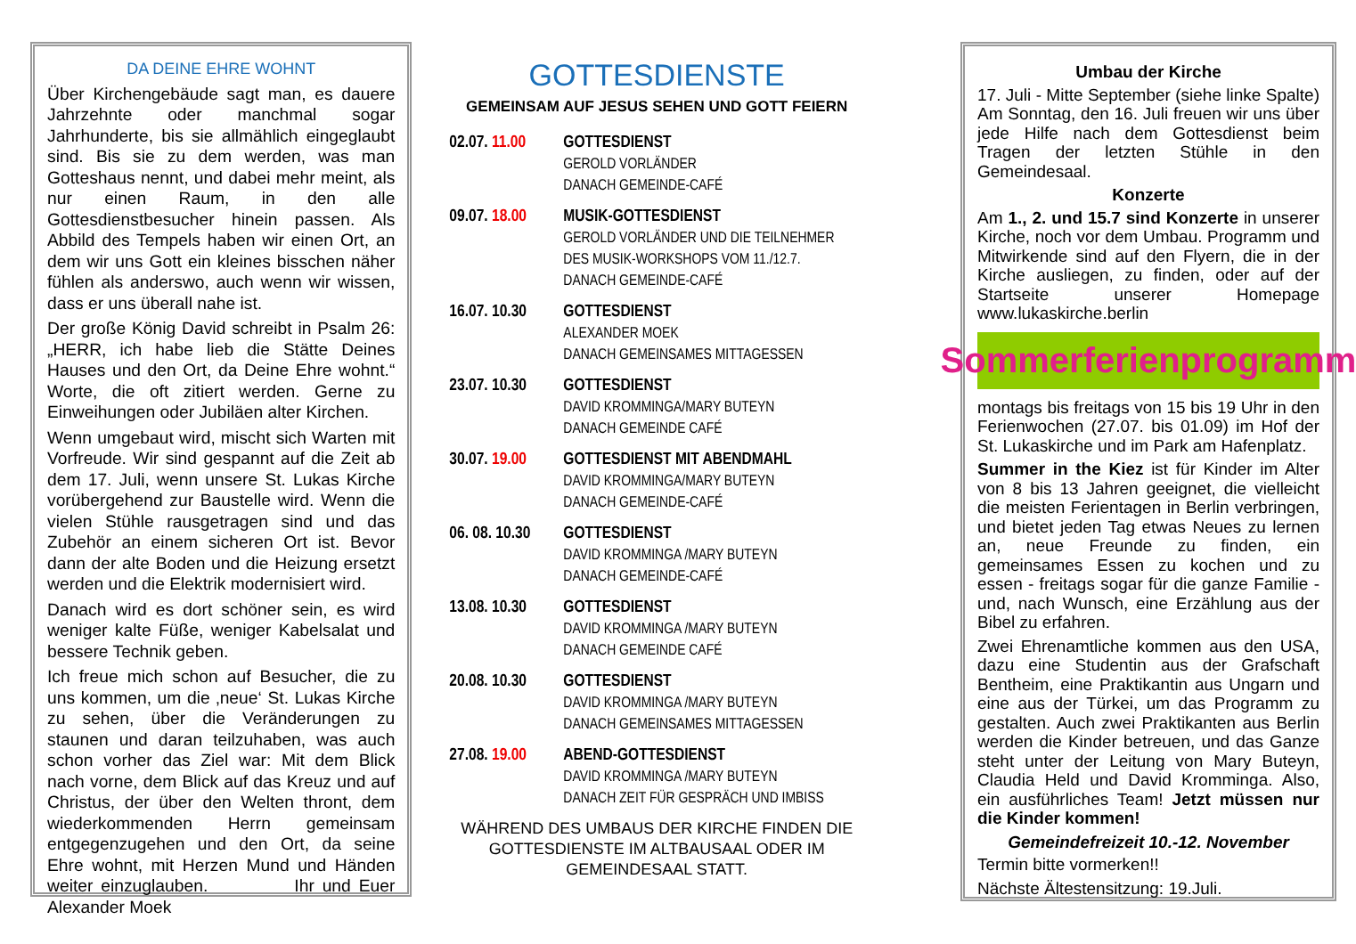DA DEINE EHRE WOHNT
Über Kirchengebäude sagt man, es dauere Jahrzehnte oder manchmal sogar Jahrhunderte, bis sie allmählich eingeglaubt sind. Bis sie zu dem werden, was man Gotteshaus nennt, und dabei mehr meint, als nur einen Raum, in den alle Gottesdienstbesucher hinein passen. Als Abbild des Tempels haben wir einen Ort, an dem wir uns Gott ein kleines bisschen näher fühlen als anderswo, auch wenn wir wissen, dass er uns überall nahe ist.
Der große König David schreibt in Psalm 26: „HERR, ich habe lieb die Stätte Deines Hauses und den Ort, da Deine Ehre wohnt.“ Worte, die oft zitiert werden. Gerne zu Einweihungen oder Jubiläen alter Kirchen.
Wenn umgebaut wird, mischt sich Warten mit Vorfreude. Wir sind gespannt auf die Zeit ab dem 17. Juli, wenn unsere St. Lukas Kirche vorübergehend zur Baustelle wird. Wenn die vielen Stühle rausgetragen sind und das Zubehör an einem sicheren Ort ist. Bevor dann der alte Boden und die Heizung ersetzt werden und die Elektrik modernisiert wird.
Danach wird es dort schöner sein, es wird weniger kalte Füße, weniger Kabelsalat und bessere Technik geben.
Ich freue mich schon auf Besucher, die zu uns kommen, um die ‚neue‘ St. Lukas Kirche zu sehen, über die Veränderungen zu staunen und daran teilzuhaben, was auch schon vorher das Ziel war: Mit dem Blick nach vorne, dem Blick auf das Kreuz und auf Christus, der über den Welten thront, dem wiederkommenden Herrn gemeinsam entgegenzugehen und den Ort, da seine Ehre wohnt, mit Herzen Mund und Händen weiter einzuglauben. Ihr und Euer Alexander Moek
GOTTESDIENSTE
GEMEINSAM AUF JESUS SEHEN UND GOTT FEIERN
02.07. 11.00
GOTTESDIENST
GEROLD VORLÄNDER
DANACH GEMEINDE-CAFÉ
09.07. 18.00
MUSIK-GOTTESDIENST
GEROLD VORLÄNDER UND DIE TEILNEHMER
DES MUSIK-WORKSHOPS VOM 11./12.7.
DANACH GEMEINDE-CAFÉ
16.07. 10.30
GOTTESDIENST
ALEXANDER MOEK
DANACH GEMEINSAMES MITTAGESSEN
23.07. 10.30
GOTTESDIENST
DAVID KROMMINGA/MARY BUTEYN
DANACH GEMEINDE CAFÉ
30.07. 19.00
GOTTESDIENST MIT ABENDMAHL
DAVID KROMMINGA/MARY BUTEYN
DANACH GEMEINDE-CAFÉ
06. 08. 10.30
GOTTESDIENST
DAVID KROMMINGA /MARY BUTEYN
DANACH GEMEINDE-CAFÉ
13.08. 10.30
GOTTESDIENST
DAVID KROMMINGA /MARY BUTEYN
DANACH GEMEINDE CAFÉ
20.08. 10.30
GOTTESDIENST
DAVID KROMMINGA /MARY BUTEYN
DANACH GEMEINSAMES MITTAGESSEN
27.08. 19.00
ABEND-GOTTESDIENST
DAVID KROMMINGA /MARY BUTEYN
DANACH ZEIT FÜR GESPRÄCH UND IMBISS
WÄHREND DES UMBAUS DER KIRCHE FINDEN DIE
GOTTESDIENSTE IM ALTBAUSAAL ODER IM
GEMEINDESAAL STATT.
Umbau der Kirche
17. Juli - Mitte September (siehe linke Spalte) Am Sonntag, den 16. Juli freuen wir uns über jede Hilfe nach dem Gottesdienst beim Tragen der letzten Stühle in den Gemeindesaal.
Konzerte
Am 1., 2. und 15.7 sind Konzerte in unserer Kirche, noch vor dem Umbau. Programm und Mitwirkende sind auf den Flyern, die in der Kirche ausliegen, zu finden, oder auf der Startseite unserer Homepage www.lukaskirche.berlin
Sommerferienprogramm
montags bis freitags von 15 bis 19 Uhr in den Ferienwochen (27.07. bis 01.09) im Hof der St. Lukaskirche und im Park am Hafenplatz.
Summer in the Kiez ist für Kinder im Alter von 8 bis 13 Jahren geeignet, die vielleicht die meisten Ferientagen in Berlin verbringen, und bietet jeden Tag etwas Neues zu lernen an, neue Freunde zu finden, ein gemeinsames Essen zu kochen und zu essen - freitags sogar für die ganze Familie - und, nach Wunsch, eine Erzählung aus der Bibel zu erfahren.
Zwei Ehrenamtliche kommen aus den USA, dazu eine Studentin aus der Grafschaft Bentheim, eine Praktikantin aus Ungarn und eine aus der Türkei, um das Programm zu gestalten. Auch zwei Praktikanten aus Berlin werden die Kinder betreuen, und das Ganze steht unter der Leitung von Mary Buteyn, Claudia Held und David Kromminga. Also, ein ausführliches Team! Jetzt müssen nur die Kinder kommen!
Gemeindefreizeit 10.-12. November
Termin bitte vormerken!!
Nächste Ältestensitzung: 19.Juli.